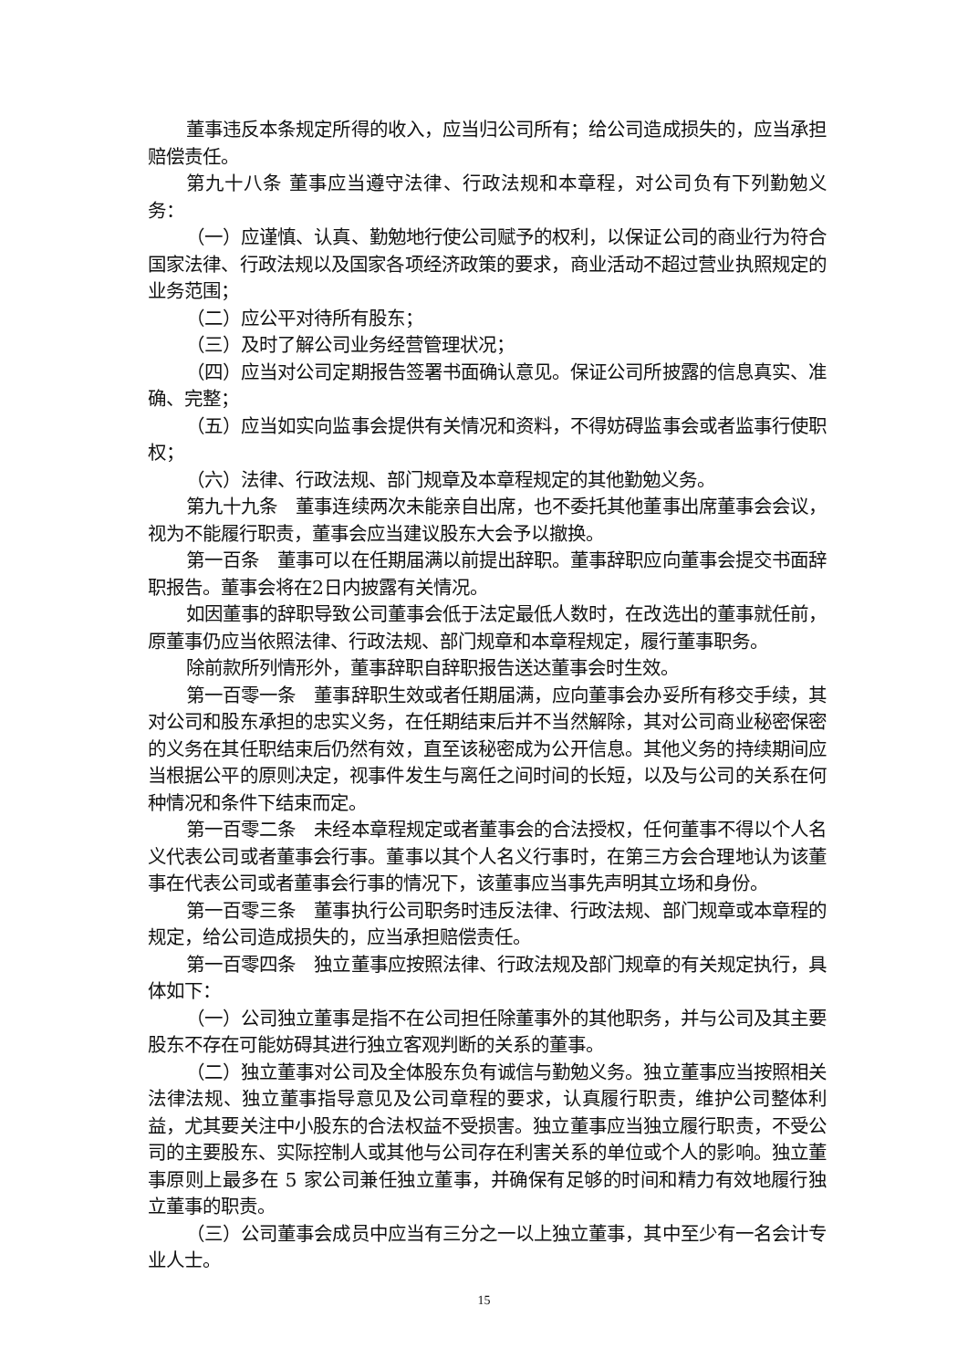董事违反本条规定所得的收入，应当归公司所有；给公司造成损失的，应当承担赔偿责任。
第九十八条 董事应当遵守法律、行政法规和本章程，对公司负有下列勤勉义务：
（一）应谨慎、认真、勤勉地行使公司赋予的权利，以保证公司的商业行为符合国家法律、行政法规以及国家各项经济政策的要求，商业活动不超过营业执照规定的业务范围；
（二）应公平对待所有股东；
（三）及时了解公司业务经营管理状况；
（四）应当对公司定期报告签署书面确认意见。保证公司所披露的信息真实、准确、完整；
（五）应当如实向监事会提供有关情况和资料，不得妨碍监事会或者监事行使职权；
（六）法律、行政法规、部门规章及本章程规定的其他勤勉义务。
第九十九条　董事连续两次未能亲自出席，也不委托其他董事出席董事会会议，视为不能履行职责，董事会应当建议股东大会予以撤换。
第一百条　董事可以在任期届满以前提出辞职。董事辞职应向董事会提交书面辞职报告。董事会将在2日内披露有关情况。
如因董事的辞职导致公司董事会低于法定最低人数时，在改选出的董事就任前，原董事仍应当依照法律、行政法规、部门规章和本章程规定，履行董事职务。
除前款所列情形外，董事辞职自辞职报告送达董事会时生效。
第一百零一条　董事辞职生效或者任期届满，应向董事会办妥所有移交手续，其对公司和股东承担的忠实义务，在任期结束后并不当然解除，其对公司商业秘密保密的义务在其任职结束后仍然有效，直至该秘密成为公开信息。其他义务的持续期间应当根据公平的原则决定，视事件发生与离任之间时间的长短，以及与公司的关系在何种情况和条件下结束而定。
第一百零二条　未经本章程规定或者董事会的合法授权，任何董事不得以个人名义代表公司或者董事会行事。董事以其个人名义行事时，在第三方会合理地认为该董事在代表公司或者董事会行事的情况下，该董事应当事先声明其立场和身份。
第一百零三条　董事执行公司职务时违反法律、行政法规、部门规章或本章程的规定，给公司造成损失的，应当承担赔偿责任。
第一百零四条　独立董事应按照法律、行政法规及部门规章的有关规定执行，具体如下：
（一）公司独立董事是指不在公司担任除董事外的其他职务，并与公司及其主要股东不存在可能妨碍其进行独立客观判断的关系的董事。
（二）独立董事对公司及全体股东负有诚信与勤勉义务。独立董事应当按照相关法律法规、独立董事指导意见及公司章程的要求，认真履行职责，维护公司整体利益，尤其要关注中小股东的合法权益不受损害。独立董事应当独立履行职责，不受公司的主要股东、实际控制人或其他与公司存在利害关系的单位或个人的影响。独立董事原则上最多在 5 家公司兼任独立董事，并确保有足够的时间和精力有效地履行独立董事的职责。
（三）公司董事会成员中应当有三分之一以上独立董事，其中至少有一名会计专业人士。
15